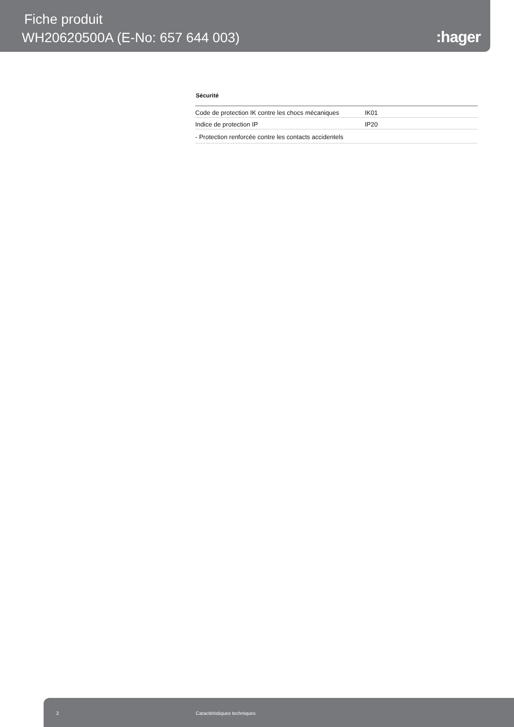Fiche produit
WH20620500A (E-No: 657 644 003)
:hager
Sécurité
| Code de protection IK contre les chocs mécaniques | IK01 |
| Indice de protection IP | IP20 |
| - Protection renforcée contre les contacts accidentels | |
2 Caractéristiques techniques